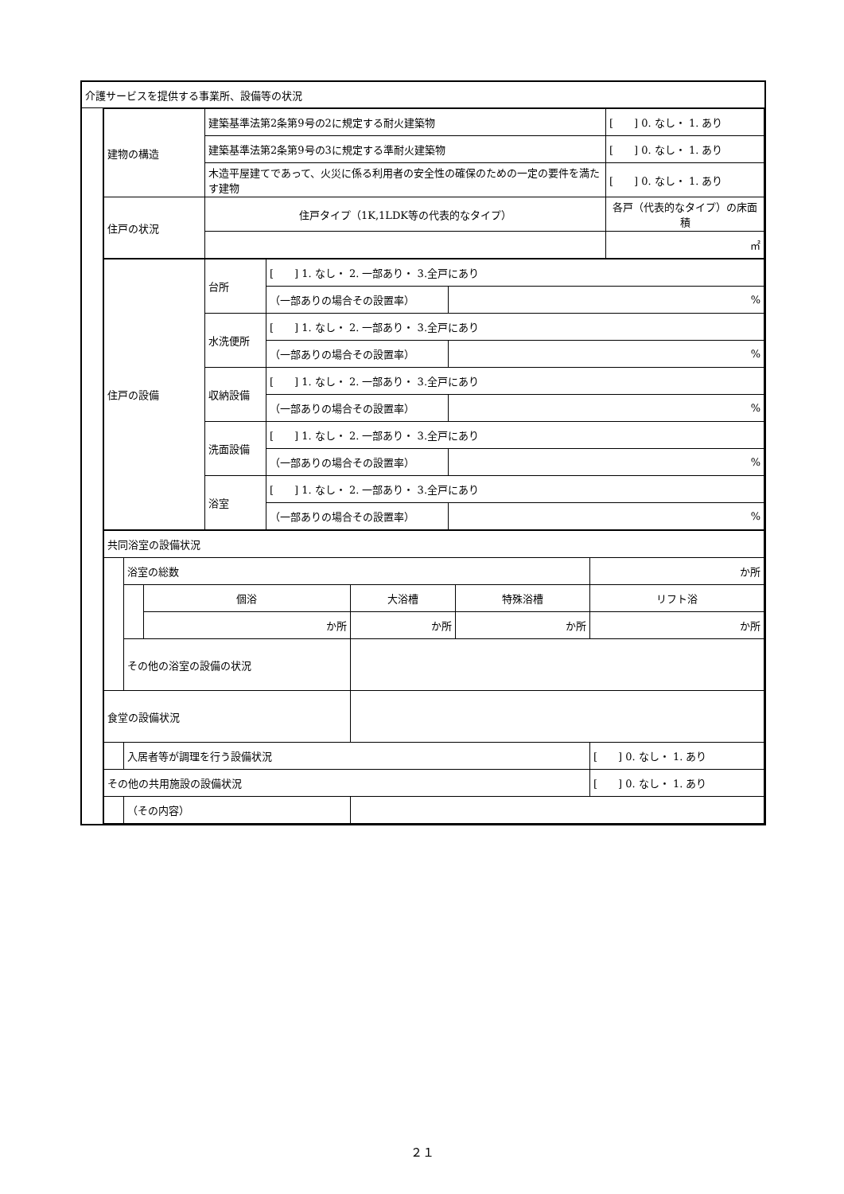| 介護サービスを提供する事業所、設備等の状況 | |
| | / 建物の構造 / 建築基準法第2条第9号の2に規定する耐火建築物 / [ ] 0. なし・ 1. あり / / / 建築基準法第2条第9号の3に規定する準耐火建築物 / [ ] 0. なし・ 1. あり / / / 木造平屋建てであって、火災に係る利用者の安全性の確保のための一定の要件を満たす建物 / [ ] 0. なし・ 1. あり / / 住戸の状況 / 住戸タイプ（1K,1LDK等の代表的なタイプ） / 各戸（代表的なタイプ）の床面積 / / / / ㎡ / / 住戸の設備 / 台所 / [ ] 1. なし・ 2. 一部あり・ 3.全戸にあり / / / / / （一部ありの場合その設置率） / % / / / 水洗便所 / [ ] 1. なし・ 2. 一部あり・ 3.全戸にあり / / / / / （一部ありの場合その設置率） / % / / / 収納設備 / [ ] 1. なし・ 2. 一部あり・ 3.全戸にあり / / / / / （一部ありの場合その設置率） / % / / / 洗面設備 / [ ] 1. なし・ 2. 一部あり・ 3.全戸にあり / / / / / （一部ありの場合その設置率） / % / / / 浴室 / [ ] 1. なし・ 2. 一部あり・ 3.全戸にあり / / / / / （一部ありの場合その設置率） / % / / 共同浴室の設備状況 / / / / / / / / / 浴室の総数 / / / / / か所 / / / / 個浴 / / 大浴槽 / 特殊浴槽 / リフト浴 / / / / か所 / / か所 / か所 / か所 / / / その他の浴室の設備の状況 / / / / / / / 食堂の設備状況 / / / / / / / / / 入居者等が調理を行う設備状況 / / / / / [ ] 0. なし・ 1. あり / / その他の共用施設の設備状況 / / / / / / [ ] 0. なし・ 1. あり / / / （その内容） / / / / / / |
２１